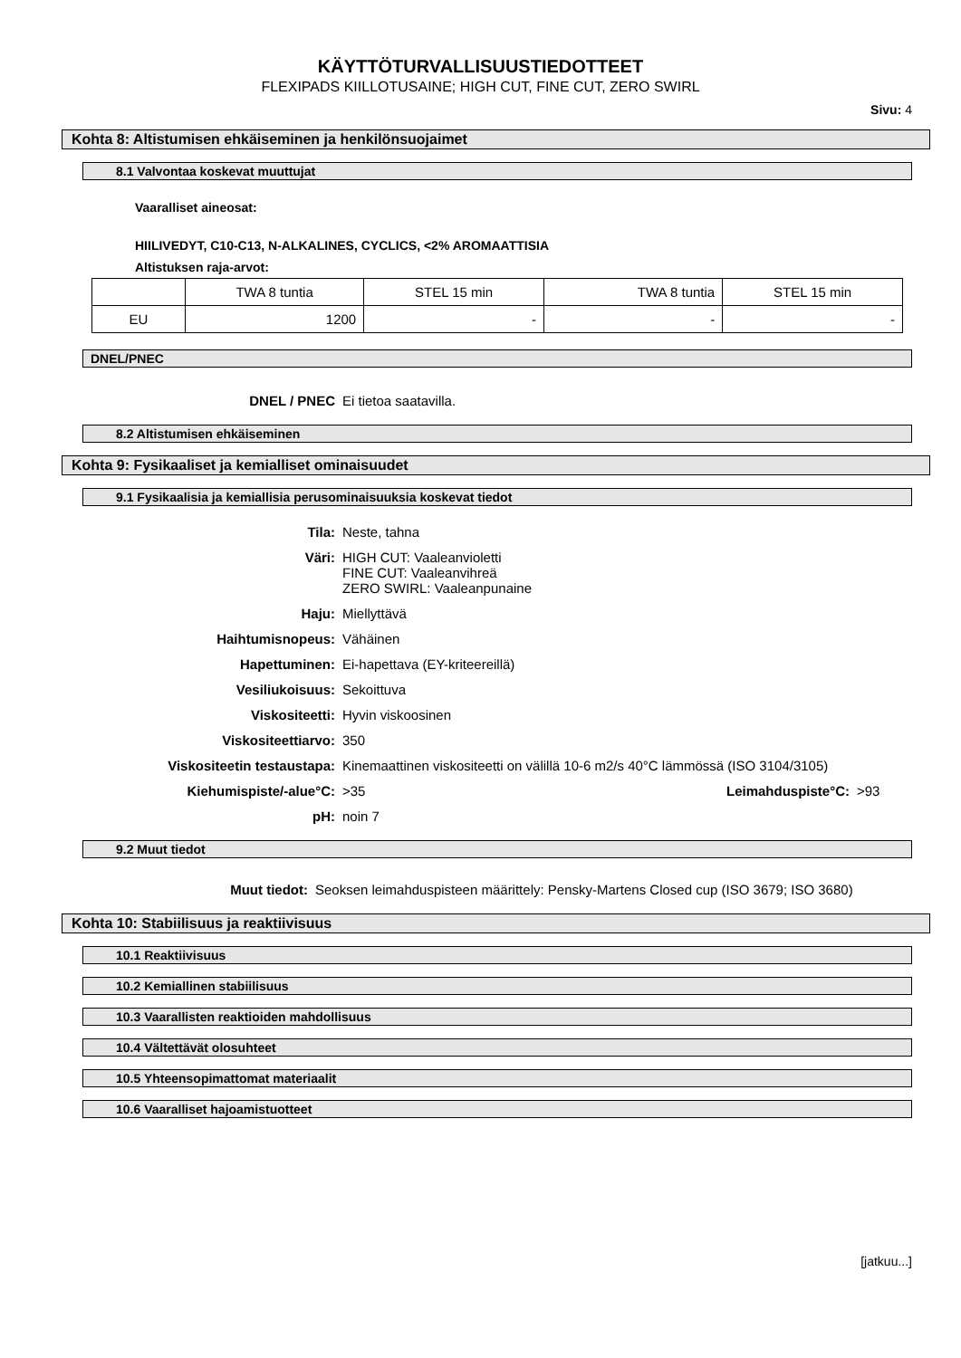KÄYTTÖTURVALLISUUSTIEDOTTEET
FLEXIPADS KIILLOTUSAINE; HIGH CUT, FINE CUT, ZERO SWIRL
Sivu: 4
Kohta 8: Altistumisen ehkäiseminen ja henkilönsuojaimet
8.1 Valvontaa koskevat muuttujat
Vaaralliset aineosat:
HIILIVEDYT, C10-C13, N-ALKALINES, CYCLICS, <2% AROMAATTISIA
Altistuksen raja-arvot:
| | TWA 8 tuntia | STEL 15 min | TWA 8 tuntia | STEL 15 min |
| EU | 1200 | - | - | - |
DNEL/PNEC
DNEL / PNEC Ei tietoa saatavilla.
8.2 Altistumisen ehkäiseminen
Kohta 9: Fysikaaliset ja kemialliset ominaisuudet
9.1 Fysikaalisia ja kemiallisia perusominaisuuksia koskevat tiedot
Tila: Neste, tahna
Väri: HIGH CUT: Vaaleanvioletti
FINE CUT: Vaaleanvihreä
ZERO SWIRL: Vaaleanpunaine
Haju: Miellyttävä
Haihtumisnopeus: Vähäinen
Hapettuminen: Ei-hapettava (EY-kriteereillä)
Vesiliukoisuus: Sekoittuva
Viskositeetti: Hyvin viskoosinen
Viskositeettiarvo: 350
Viskositeetin testaustapa: Kinemaattinen viskositeetti on välillä 10-6 m2/s 40°C lämmössä (ISO 3104/3105)
Kiehumispiste/-alue°C: >35 Leimahduspiste°C: >93
pH: noin 7
9.2 Muut tiedot
Muut tiedot: Seoksen leimahduspisteen määrittely: Pensky-Martens Closed cup (ISO 3679; ISO 3680)
Kohta 10: Stabiilisuus ja reaktiivisuus
10.1 Reaktiivisuus
10.2 Kemiallinen stabiilisuus
10.3 Vaarallisten reaktioiden mahdollisuus
10.4 Vältettävät olosuhteet
10.5 Yhteensopimattomat materiaalit
10.6 Vaaralliset hajoamistuotteet
[jatkuu...]